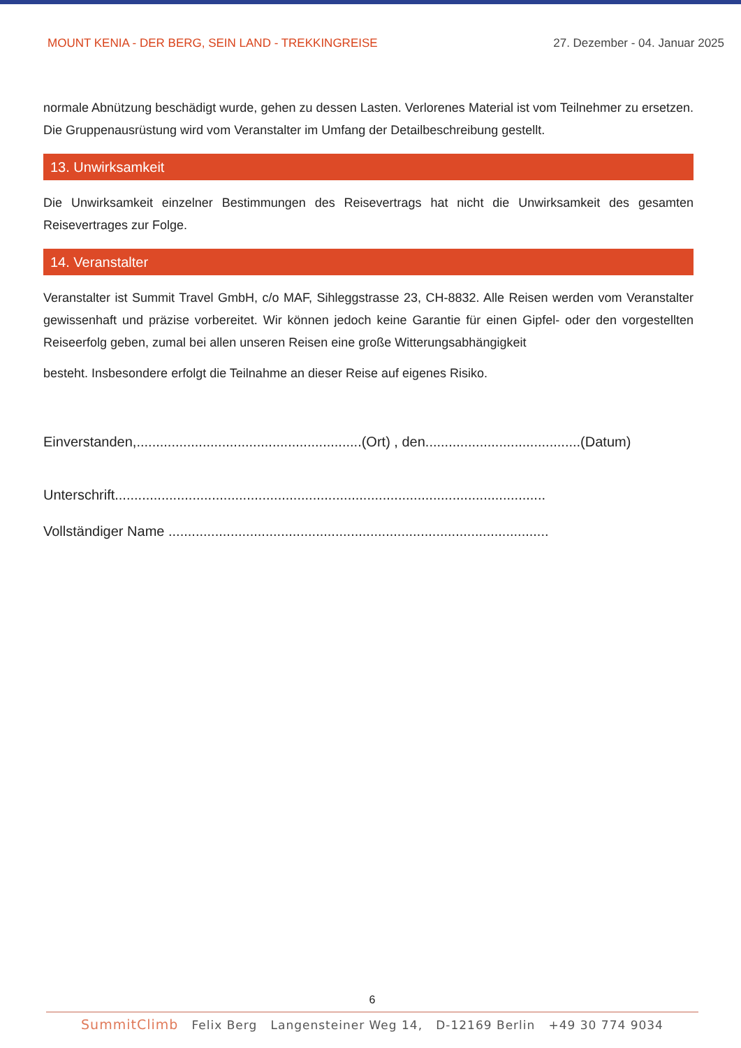MOUNT KENIA - DER BERG, SEIN LAND - TREKKINGREISE
27. Dezember - 04. Januar 2025
normale Abnützung beschädigt wurde, gehen zu dessen Lasten. Verlorenes Material ist vom Teilnehmer zu ersetzen. Die Gruppenausrüstung wird vom Veranstalter im Umfang der Detailbeschreibung gestellt.
13. Unwirksamkeit
Die Unwirksamkeit einzelner Bestimmungen des Reisevertrags hat nicht die Unwirksamkeit des gesamten Reisevertrages zur Folge.
14. Veranstalter
Veranstalter ist Summit Travel GmbH, c/o MAF, Sihleggstrasse 23, CH-8832. Alle Reisen werden vom Veranstalter gewissenhaft und präzise vorbereitet. Wir können jedoch keine Garantie für einen Gipfel- oder den vorgestellten Reiseerfolg geben, zumal bei allen unseren Reisen eine große Witterungsabhängigkeit
besteht. Insbesondere erfolgt die Teilnahme an dieser Reise auf eigenes Risiko.
Einverstanden,..........................................................(Ort) , den........................................(Datum)
Unterschrift...............................................................................................................
Vollständiger Name ..................................................................................................
6
SummitClimb Felix Berg Langensteiner Weg 14, D-12169 Berlin +49 30 774 9034